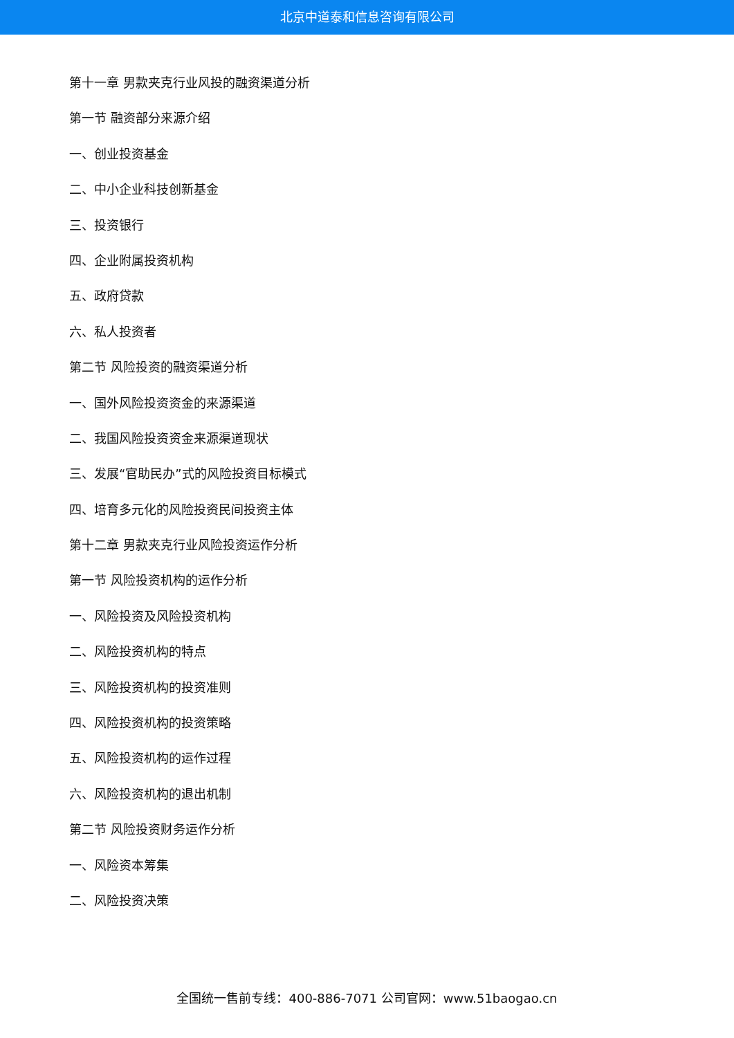北京中道泰和信息咨询有限公司
第十一章 男款夹克行业风投的融资渠道分析
第一节 融资部分来源介绍
一、创业投资基金
二、中小企业科技创新基金
三、投资银行
四、企业附属投资机构
五、政府贷款
六、私人投资者
第二节 风险投资的融资渠道分析
一、国外风险投资资金的来源渠道
二、我国风险投资资金来源渠道现状
三、发展“官助民办”式的风险投资目标模式
四、培育多元化的风险投资民间投资主体
第十二章 男款夹克行业风险投资运作分析
第一节 风险投资机构的运作分析
一、风险投资及风险投资机构
二、风险投资机构的特点
三、风险投资机构的投资准则
四、风险投资机构的投资策略
五、风险投资机构的运作过程
六、风险投资机构的退出机制
第二节 风险投资财务运作分析
一、风险资本筹集
二、风险投资决策
全国统一售前专线：400-886-7071 公司官网：www.51baogao.cn